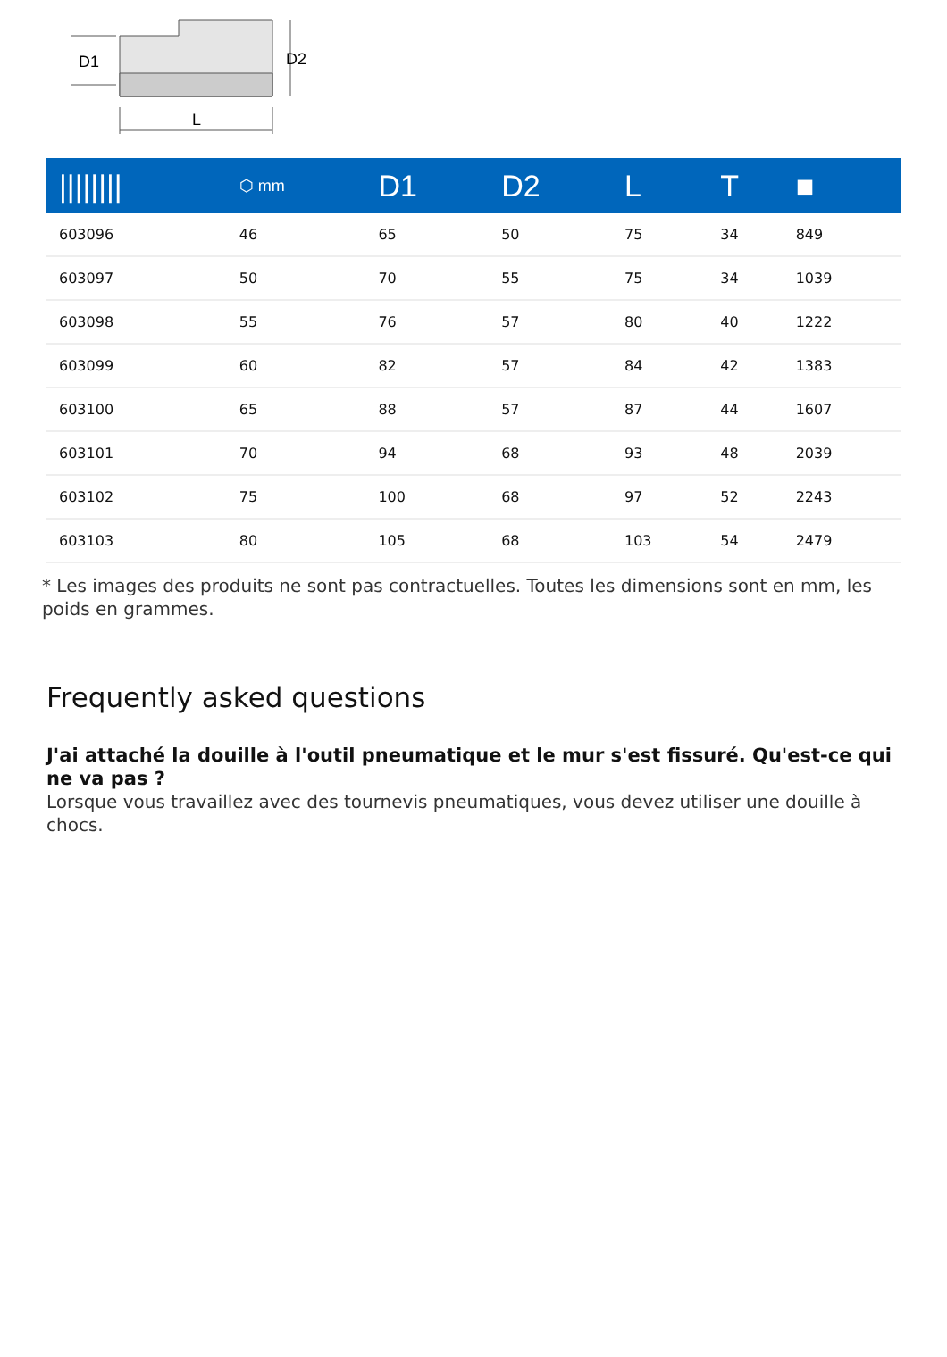D1
D2
L
| //////// | ⬡ mm | D1 | D2 | L | T | ■ |
| --- | --- | --- | --- | --- | --- | --- |
| 603096 | 46 | 65 | 50 | 75 | 34 | 849 |
| 603097 | 50 | 70 | 55 | 75 | 34 | 1039 |
| 603098 | 55 | 76 | 57 | 80 | 40 | 1222 |
| 603099 | 60 | 82 | 57 | 84 | 42 | 1383 |
| 603100 | 65 | 88 | 57 | 87 | 44 | 1607 |
| 603101 | 70 | 94 | 68 | 93 | 48 | 2039 |
| 603102 | 75 | 100 | 68 | 97 | 52 | 2243 |
| 603103 | 80 | 105 | 68 | 103 | 54 | 2479 |
* Les images des produits ne sont pas contractuelles. Toutes les dimensions sont en mm, les poids en grammes.
Frequently asked questions
J'ai attaché la douille à l'outil pneumatique et le mur s'est fissuré. Qu'est-ce qui ne va pas ?
Lorsque vous travaillez avec des tournevis pneumatiques, vous devez utiliser une douille à chocs.